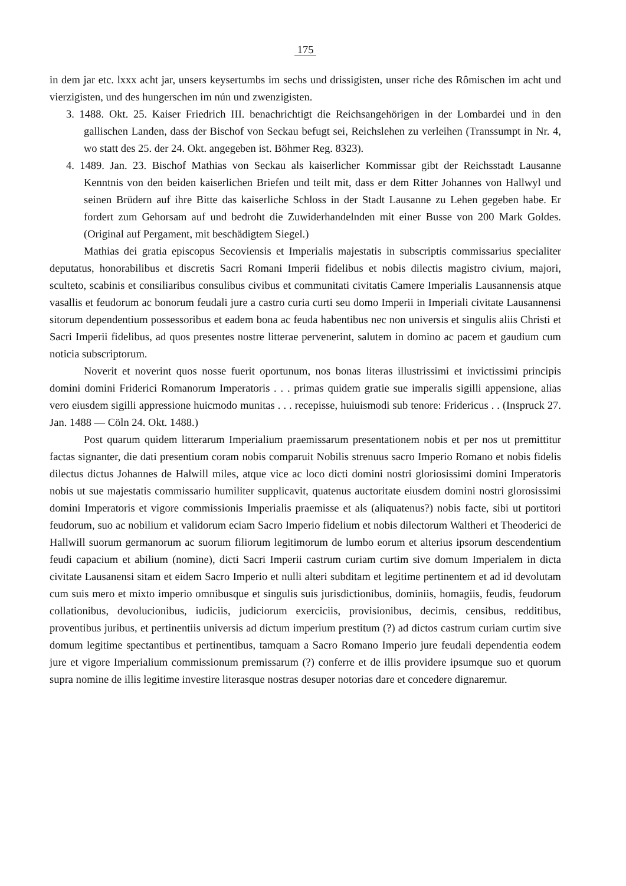175
in dem jar etc. lxxx acht jar, unsers keysertumbs im sechs und drissigisten, unser riche des Rȏmischen im acht und vierzigisten, und des hungerschen im nún und zwenzigisten.
3. 1488. Okt. 25. Kaiser Friedrich III. benachrichtigt die Reichsangehörigen in der Lombardei und in den gallischen Landen, dass der Bischof von Seckau befugt sei, Reichslehen zu verleihen (Transsumpt in Nr. 4, wo statt des 25. der 24. Okt. angegeben ist. Böhmer Reg. 8323).
4. 1489. Jan. 23. Bischof Mathias von Seckau als kaiserlicher Kommissar gibt der Reichsstadt Lausanne Kenntnis von den beiden kaiserlichen Briefen und teilt mit, dass er dem Ritter Johannes von Hallwyl und seinen Brüdern auf ihre Bitte das kaiserliche Schloss in der Stadt Lausanne zu Lehen gegeben habe. Er fordert zum Gehorsam auf und bedroht die Zuwiderhandelnden mit einer Busse von 200 Mark Goldes. (Original auf Pergament, mit beschädigtem Siegel.)
Mathias dei gratia episcopus Secoviensis et Imperialis majestatis in subscriptis commissarius specialiter deputatus, honorabilibus et discretis Sacri Romani Imperii fidelibus et nobis dilectis magistro civium, majori, sculteto, scabinis et consiliaribus consulibus civibus et communitati civitatis Camere Imperialis Lausannensis atque vasallis et feudorum ac bonorum feudali jure a castro curia curti seu domo Imperii in Imperiali civitate Lausannensi sitorum dependentium possessoribus et eadem bona ac feuda habentibus nec non universis et singulis aliis Christi et Sacri Imperii fidelibus, ad quos presentes nostre litterae pervenerint, salutem in domino ac pacem et gaudium cum noticia subscriptorum.
Noverit et noverint quos nosse fuerit oportunum, nos bonas literas illustrissimi et invictissimi principis domini domini Friderici Romanorum Imperatoris . . . primas quidem gratie sue imperalis sigilli appensione, alias vero eiusdem sigilli appressione huicmodo munitas . . . recepisse, huiuismodi sub tenore: Fridericus . . (Inspruck 27. Jan. 1488 — Cöln 24. Okt. 1488.)
Post quarum quidem litterarum Imperialium praemissarum presentationem nobis et per nos ut premittitur factas signanter, die dati presentium coram nobis comparuit Nobilis strenuus sacro Imperio Romano et nobis fidelis dilectus dictus Johannes de Halwill miles, atque vice ac loco dicti domini nostri gloriosissimi domini Imperatoris nobis ut sue majestatis commissario humiliter supplicavit, quatenus auctoritate eiusdem domini nostri glorosissimi domini Imperatoris et vigore commissionis Imperialis praemisse et als (aliquatenus?) nobis facte, sibi ut portitori feudorum, suo ac nobilium et validorum eciam Sacro Imperio fidelium et nobis dilectorum Waltheri et Theoderici de Hallwill suorum germanorum ac suorum filiorum legitimorum de lumbo eorum et alterius ipsorum descendentium feudi capacium et abilium (nomine), dicti Sacri Imperii castrum curiam curtim sive domum Imperialem in dicta civitate Lausanensi sitam et eidem Sacro Imperio et nulli alteri subditam et legitime pertinentem et ad id devolutam cum suis mero et mixto imperio omnibusque et singulis suis jurisdictionibus, dominiis, homagiis, feudis, feudorum collationibus, devolucionibus, iudiciis, judiciorum exerciciis, provisionibus, decimis, censibus, redditibus, proventibus juribus, et pertinentiis universis ad dictum imperium prestitum (?) ad dictos castrum curiam curtim sive domum legitime spectantibus et pertinentibus, tamquam a Sacro Romano Imperio jure feudali dependentia eodem jure et vigore Imperialium commissionum premissarum (?) conferre et de illis providere ipsumque suo et quorum supra nomine de illis legitime investire literasque nostras desuper notorias dare et concedere dignaremur.